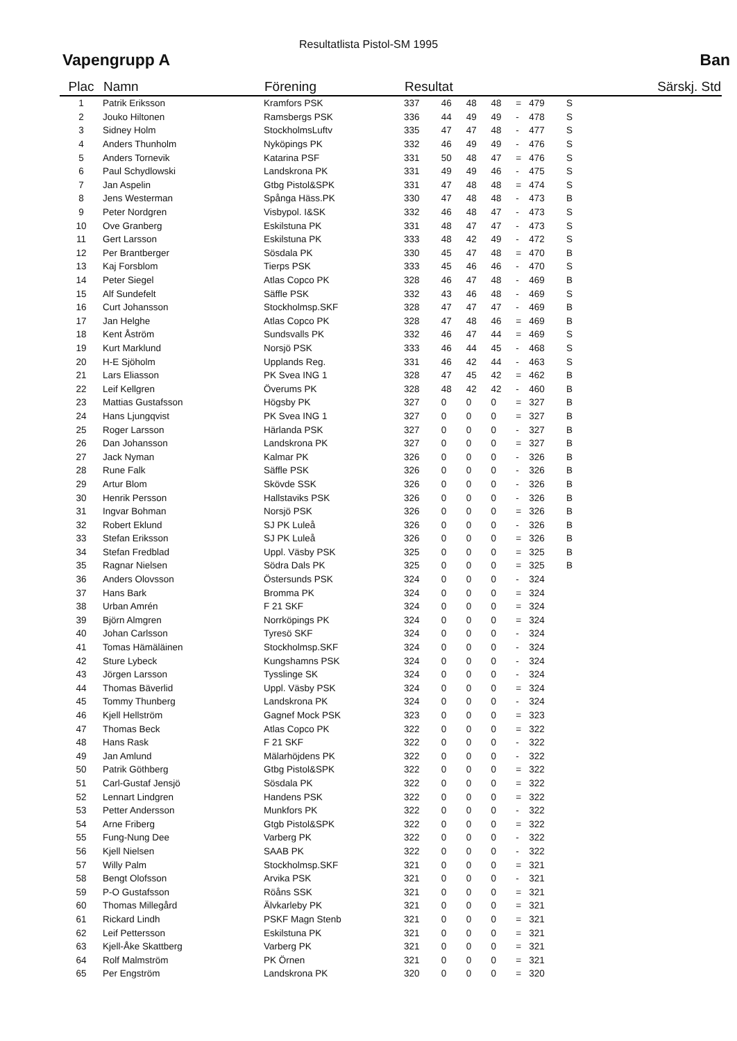Resultatlista Pistol-SM 1995
Vapengrupp A Ban
| Plac | Namn | Förening | Resultat | | | | | | Särskj. Std | |
| --- | --- | --- | --- | --- | --- | --- | --- | --- | --- | --- |
| 1 | Patrik Eriksson | Kramfors PSK | 337 | 46 | 48 | 48 | = | 479 | | S |
| 2 | Jouko Hiltonen | Ramsbergs PSK | 336 | 44 | 49 | 49 | - | 478 | | S |
| 3 | Sidney Holm | StockholmsLuftv | 335 | 47 | 47 | 48 | - | 477 | | S |
| 4 | Anders Thunholm | Nyköpings PK | 332 | 46 | 49 | 49 | - | 476 | | S |
| 5 | Anders Tornevik | Katarina PSF | 331 | 50 | 48 | 47 | = | 476 | | S |
| 6 | Paul Schydlowski | Landskrona PK | 331 | 49 | 49 | 46 | - | 475 | | S |
| 7 | Jan Aspelin | Gtbg Pistol&SPK | 331 | 47 | 48 | 48 | = | 474 | | S |
| 8 | Jens Westerman | Spånga Häss.PK | 330 | 47 | 48 | 48 | - | 473 | | B |
| 9 | Peter Nordgren | Visbypol. I&SK | 332 | 46 | 48 | 47 | - | 473 | | S |
| 10 | Ove Granberg | Eskilstuna PK | 331 | 48 | 47 | 47 | - | 473 | | S |
| 11 | Gert Larsson | Eskilstuna PK | 333 | 48 | 42 | 49 | - | 472 | | S |
| 12 | Per Brantberger | Sösdala PK | 330 | 45 | 47 | 48 | = | 470 | | B |
| 13 | Kaj Forsblom | Tierps PSK | 333 | 45 | 46 | 46 | - | 470 | | S |
| 14 | Peter Siegel | Atlas Copco PK | 328 | 46 | 47 | 48 | - | 469 | | B |
| 15 | Alf Sundefelt | Säffle PSK | 332 | 43 | 46 | 48 | - | 469 | | S |
| 16 | Curt Johansson | Stockholmsp.SKF | 328 | 47 | 47 | 47 | - | 469 | | B |
| 17 | Jan Helghe | Atlas Copco PK | 328 | 47 | 48 | 46 | = | 469 | | B |
| 18 | Kent Åström | Sundsvalls PK | 332 | 46 | 47 | 44 | = | 469 | | S |
| 19 | Kurt Marklund | Norsjö PSK | 333 | 46 | 44 | 45 | - | 468 | | S |
| 20 | H-E Sjöholm | Upplands Reg. | 331 | 46 | 42 | 44 | - | 463 | | S |
| 21 | Lars Eliasson | PK Svea ING 1 | 328 | 47 | 45 | 42 | = | 462 | | B |
| 22 | Leif Kellgren | Överums PK | 328 | 48 | 42 | 42 | - | 460 | | B |
| 23 | Mattias Gustafsson | Högsby PK | 327 | 0 | 0 | 0 | = | 327 | | B |
| 24 | Hans Ljungqvist | PK Svea ING 1 | 327 | 0 | 0 | 0 | = | 327 | | B |
| 25 | Roger Larsson | Härlanda PSK | 327 | 0 | 0 | 0 | - | 327 | | B |
| 26 | Dan Johansson | Landskrona PK | 327 | 0 | 0 | 0 | = | 327 | | B |
| 27 | Jack Nyman | Kalmar PK | 326 | 0 | 0 | 0 | - | 326 | | B |
| 28 | Rune Falk | Säffle PSK | 326 | 0 | 0 | 0 | - | 326 | | B |
| 29 | Artur Blom | Skövde SSK | 326 | 0 | 0 | 0 | - | 326 | | B |
| 30 | Henrik Persson | Hallstaviks PSK | 326 | 0 | 0 | 0 | - | 326 | | B |
| 31 | Ingvar Bohman | Norsjö PSK | 326 | 0 | 0 | 0 | = | 326 | | B |
| 32 | Robert Eklund | SJ PK Luleå | 326 | 0 | 0 | 0 | - | 326 | | B |
| 33 | Stefan Eriksson | SJ PK Luleå | 326 | 0 | 0 | 0 | = | 326 | | B |
| 34 | Stefan Fredblad | Uppl. Väsby PSK | 325 | 0 | 0 | 0 | = | 325 | | B |
| 35 | Ragnar Nielsen | Södra Dals PK | 325 | 0 | 0 | 0 | = | 325 | | B |
| 36 | Anders Olovsson | Östersunds PSK | 324 | 0 | 0 | 0 | - | 324 | | |
| 37 | Hans Bark | Bromma PK | 324 | 0 | 0 | 0 | = | 324 | | |
| 38 | Urban Amrén | F 21 SKF | 324 | 0 | 0 | 0 | = | 324 | | |
| 39 | Björn Almgren | Norrköpings PK | 324 | 0 | 0 | 0 | = | 324 | | |
| 40 | Johan Carlsson | Tyresö SKF | 324 | 0 | 0 | 0 | - | 324 | | |
| 41 | Tomas Hämäläinen | Stockholmsp.SKF | 324 | 0 | 0 | 0 | - | 324 | | |
| 42 | Sture Lybeck | Kungshamns PSK | 324 | 0 | 0 | 0 | - | 324 | | |
| 43 | Jörgen Larsson | Tysslinge SK | 324 | 0 | 0 | 0 | - | 324 | | |
| 44 | Thomas Bäverlid | Uppl. Väsby PSK | 324 | 0 | 0 | 0 | = | 324 | | |
| 45 | Tommy Thunberg | Landskrona PK | 324 | 0 | 0 | 0 | - | 324 | | |
| 46 | Kjell Hellström | Gagnef Mock PSK | 323 | 0 | 0 | 0 | = | 323 | | |
| 47 | Thomas Beck | Atlas Copco PK | 322 | 0 | 0 | 0 | = | 322 | | |
| 48 | Hans Rask | F 21 SKF | 322 | 0 | 0 | 0 | - | 322 | | |
| 49 | Jan Amlund | Mälarhöjdens PK | 322 | 0 | 0 | 0 | - | 322 | | |
| 50 | Patrik Göthberg | Gtbg Pistol&SPK | 322 | 0 | 0 | 0 | = | 322 | | |
| 51 | Carl-Gustaf Jensjö | Sösdala PK | 322 | 0 | 0 | 0 | = | 322 | | |
| 52 | Lennart Lindgren | Handens PSK | 322 | 0 | 0 | 0 | = | 322 | | |
| 53 | Petter Andersson | Munkfors PK | 322 | 0 | 0 | 0 | - | 322 | | |
| 54 | Arne Friberg | Gtgb Pistol&SPK | 322 | 0 | 0 | 0 | = | 322 | | |
| 55 | Fung-Nung Dee | Varberg PK | 322 | 0 | 0 | 0 | - | 322 | | |
| 56 | Kjell Nielsen | SAAB PK | 322 | 0 | 0 | 0 | - | 322 | | |
| 57 | Willy Palm | Stockholmsp.SKF | 321 | 0 | 0 | 0 | = | 321 | | |
| 58 | Bengt Olofsson | Arvika PSK | 321 | 0 | 0 | 0 | - | 321 | | |
| 59 | P-O Gustafsson | Röåns SSK | 321 | 0 | 0 | 0 | = | 321 | | |
| 60 | Thomas Millegård | Älvkarleby PK | 321 | 0 | 0 | 0 | = | 321 | | |
| 61 | Rickard Lindh | PSKF Magn Stenb | 321 | 0 | 0 | 0 | = | 321 | | |
| 62 | Leif Pettersson | Eskilstuna PK | 321 | 0 | 0 | 0 | = | 321 | | |
| 63 | Kjell-Åke Skattberg | Varberg PK | 321 | 0 | 0 | 0 | = | 321 | | |
| 64 | Rolf Malmström | PK Örnen | 321 | 0 | 0 | 0 | = | 321 | | |
| 65 | Per Engström | Landskrona PK | 320 | 0 | 0 | 0 | = | 320 | | |